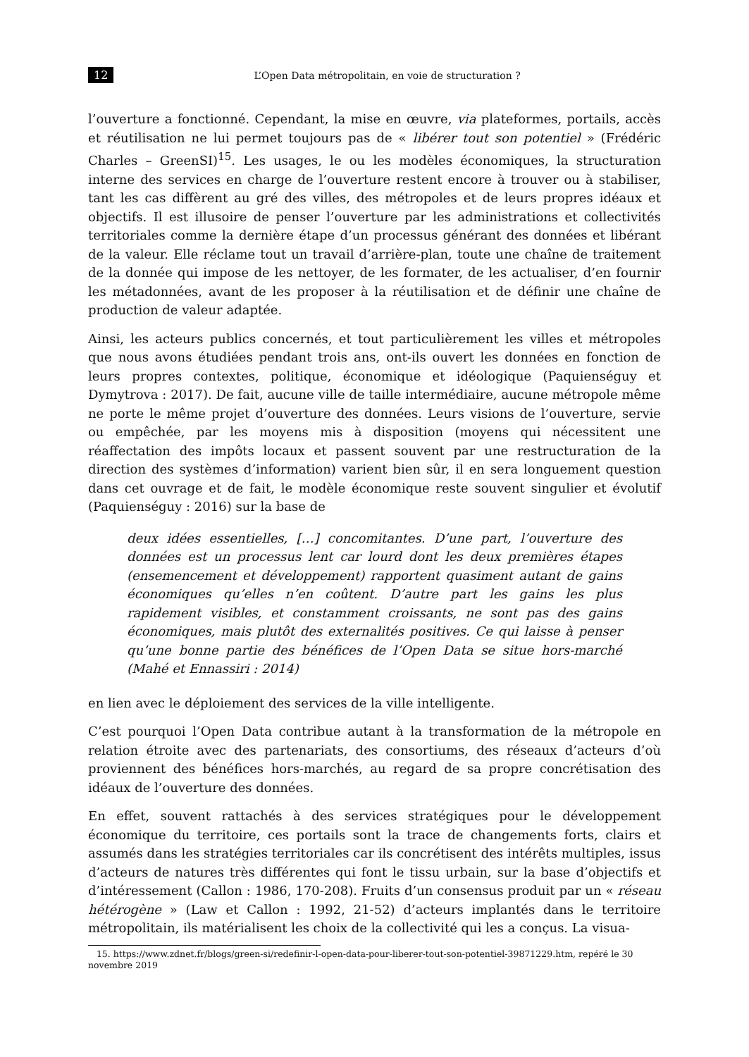12 L’Open Data métropolitain, en voie de structuration ?
l’ouverture a fonctionné. Cependant, la mise en œuvre, via plateformes, portails, accès et réutilisation ne lui permet toujours pas de « libérer tout son potentiel » (Frédéric Charles – GreenSI)<sup>15</sup>. Les usages, le ou les modèles économiques, la structuration interne des services en charge de l’ouverture restent encore à trouver ou à stabiliser, tant les cas diffèrent au gré des villes, des métropoles et de leurs propres idéaux et objectifs. Il est illusoire de penser l’ouverture par les administrations et collectivités territoriales comme la dernière étape d’un processus générant des données et libérant de la valeur. Elle réclame tout un travail d’arrière-plan, toute une chaîne de traitement de la donnée qui impose de les nettoyer, de les formater, de les actualiser, d’en fournir les métadonnées, avant de les proposer à la réutilisation et de définir une chaîne de production de valeur adaptée.
Ainsi, les acteurs publics concernés, et tout particulièrement les villes et métropoles que nous avons étudiées pendant trois ans, ont-ils ouvert les données en fonction de leurs propres contextes, politique, économique et idéologique (Paquienséguy et Dymytrova : 2017). De fait, aucune ville de taille intermédiaire, aucune métropole même ne porte le même projet d’ouverture des données. Leurs visions de l’ouverture, servie ou empêchée, par les moyens mis à disposition (moyens qui nécessitent une réaffectation des impôts locaux et passent souvent par une restructuration de la direction des systèmes d’information) varient bien sûr, il en sera longuement question dans cet ouvrage et de fait, le modèle économique reste souvent singulier et évolutif (Paquienséguy : 2016) sur la base de
deux idées essentielles, […] concomitantes. D’une part, l’ouverture des données est un processus lent car lourd dont les deux premières étapes (ensemencement et développement) rapportent quasiment autant de gains économiques qu’elles n’en coûtent. D’autre part les gains les plus rapidement visibles, et constamment croissants, ne sont pas des gains économiques, mais plutôt des externalités positives. Ce qui laisse à penser qu’une bonne partie des bénéfices de l’Open Data se situe hors-marché (Mahé et Ennassiri : 2014)
en lien avec le déploiement des services de la ville intelligente.
C’est pourquoi l’Open Data contribue autant à la transformation de la métropole en relation étroite avec des partenariats, des consortiums, des réseaux d’acteurs d’où proviennent des bénéfices hors-marchés, au regard de sa propre concrétisation des idéaux de l’ouverture des données.
En effet, souvent rattachés à des services stratégiques pour le développement économique du territoire, ces portails sont la trace de changements forts, clairs et assumés dans les stratégies territoriales car ils concrétisent des intérêts multiples, issus d’acteurs de natures très différentes qui font le tissu urbain, sur la base d’objectifs et d’intéressement (Callon : 1986, 170-208). Fruits d’un consensus produit par un « réseau hétérogène » (Law et Callon : 1992, 21-52) d’acteurs implantés dans le territoire métropolitain, ils matérialisent les choix de la collectivité qui les a conçus. La visua-
15. https://www.zdnet.fr/blogs/green-si/redefinir-l-open-data-pour-liberer-tout-son-potentiel-39871229.htm, repéré le 30 novembre 2019